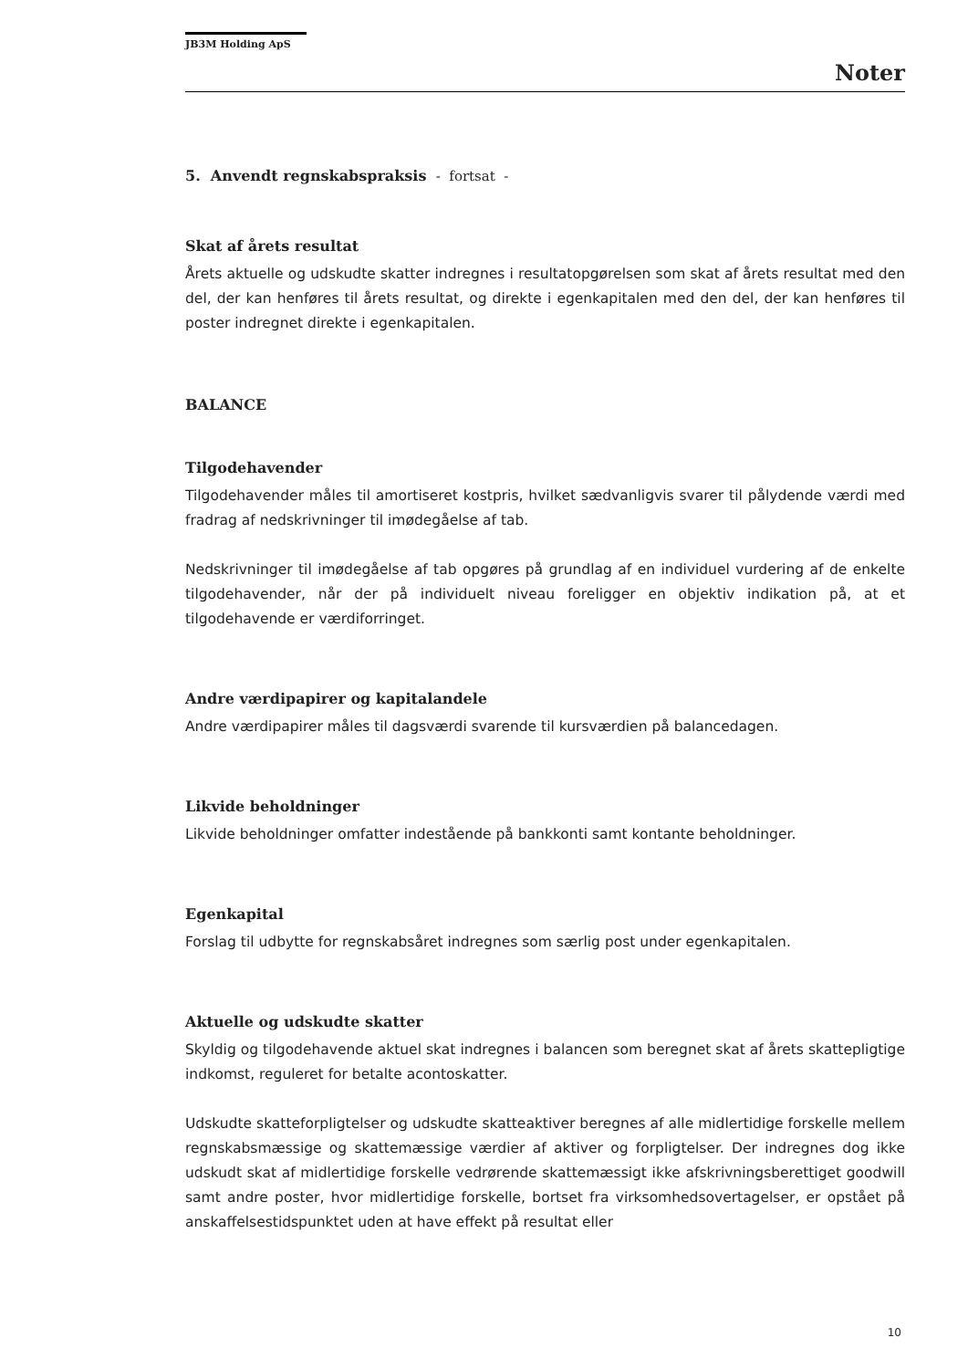JB3M Holding ApS
Noter
5. Anvendt regnskabspraksis - fortsat -
Skat af årets resultat
Årets aktuelle og udskudte skatter indregnes i resultatopgørelsen som skat af årets resultat med den del, der kan henføres til årets resultat, og direkte i egenkapitalen med den del, der kan henføres til poster indregnet direkte i egenkapitalen.
BALANCE
Tilgodehavender
Tilgodehavender måles til amortiseret kostpris, hvilket sædvanligvis svarer til pålydende værdi med fradrag af nedskrivninger til imødegåelse af tab.
Nedskrivninger til imødegåelse af tab opgøres på grundlag af en individuel vurdering af de enkelte tilgodehavender, når der på individuelt niveau foreligger en objektiv indikation på, at et tilgodehavende er værdiforringet.
Andre værdipapirer og kapitalandele
Andre værdipapirer måles til dagsværdi svarende til kursværdien på balancedagen.
Likvide beholdninger
Likvide beholdninger omfatter indestående på bankkonti samt kontante beholdninger.
Egenkapital
Forslag til udbytte for regnskabsåret indregnes som særlig post under egenkapitalen.
Aktuelle og udskudte skatter
Skyldig og tilgodehavende aktuel skat indregnes i balancen som beregnet skat af årets skattepligtige indkomst, reguleret for betalte acontoskatter.
Udskudte skatteforpligtelser og udskudte skatteaktiver beregnes af alle midlertidige forskelle mellem regnskabsmæssige og skattemæssige værdier af aktiver og forpligtelser. Der indregnes dog ikke udskudt skat af midlertidige forskelle vedrørende skattemæssigt ikke afskrivningsberettiget goodwill samt andre poster, hvor midlertidige forskelle, bortset fra virksomhedsovertagelser, er opstået på anskaffelsestidspunktet uden at have effekt på resultat eller
10